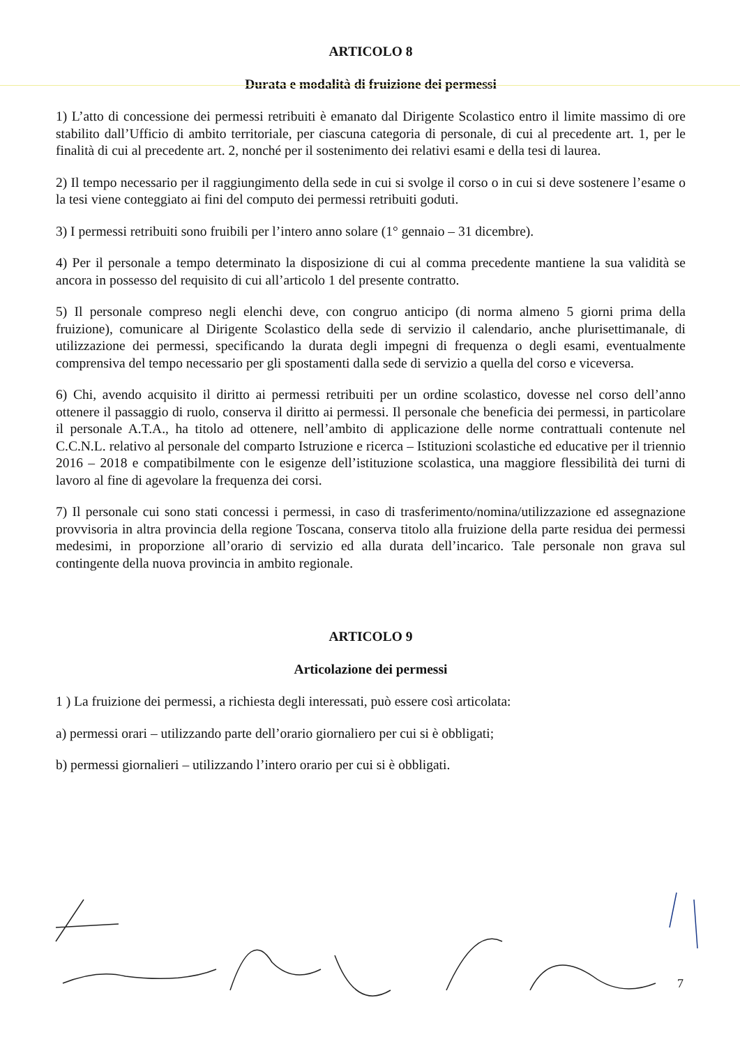ARTICOLO 8
Durata e modalità di fruizione dei permessi
1) L’atto di concessione dei permessi retribuiti è emanato dal Dirigente Scolastico entro il limite massimo di ore stabilito dall’Ufficio di ambito territoriale, per ciascuna categoria di personale, di cui al precedente art. 1, per le finalità di cui al precedente art. 2, nonché per il sostenimento dei relativi esami e della tesi di laurea.
2) Il tempo necessario per il raggiungimento della sede in cui si svolge il corso o in cui si deve sostenere l’esame o la tesi viene conteggiato ai fini del computo dei permessi retribuiti goduti.
3) I permessi retribuiti sono fruibili per l’intero anno solare (1° gennaio – 31 dicembre).
4) Per il personale a tempo determinato la disposizione di cui al comma precedente mantiene la sua validità se ancora in possesso del requisito di cui all’articolo 1 del presente contratto.
5) Il personale compreso negli elenchi deve, con congruo anticipo (di norma almeno 5 giorni prima della fruizione), comunicare al Dirigente Scolastico della sede di servizio il calendario, anche plurisettimanale, di utilizzazione dei permessi, specificando la durata degli impegni di frequenza o degli esami, eventualmente comprensiva del tempo necessario per gli spostamenti dalla sede di servizio a quella del corso e viceversa.
6) Chi, avendo acquisito il diritto ai permessi retribuiti per un ordine scolastico, dovesse nel corso dell’anno ottenere il passaggio di ruolo, conserva il diritto ai permessi. Il personale che beneficia dei permessi, in particolare il personale A.T.A., ha titolo ad ottenere, nell’ambito di applicazione delle norme contrattuali contenute nel C.C.N.L. relativo al personale del comparto Istruzione e ricerca – Istituzioni scolastiche ed educative per il triennio 2016 – 2018 e compatibilmente con le esigenze dell’istituzione scolastica, una maggiore flessibilità dei turni di lavoro al fine di agevolare la frequenza dei corsi.
7) Il personale cui sono stati concessi i permessi, in caso di trasferimento/nomina/utilizzazione ed assegnazione provvisoria in altra provincia della regione Toscana, conserva titolo alla fruizione della parte residua dei permessi medesimi, in proporzione all’orario di servizio ed alla durata dell’incarico. Tale personale non grava sul contingente della nuova provincia in ambito regionale.
ARTICOLO 9
Articolazione dei permessi
1 ) La fruizione dei permessi, a richiesta degli interessati, può essere così articolata:
a) permessi orari – utilizzando parte dell’orario giornaliero per cui si è obbligati;
b) permessi giornalieri – utilizzando l’intero orario per cui si è obbligati.
7